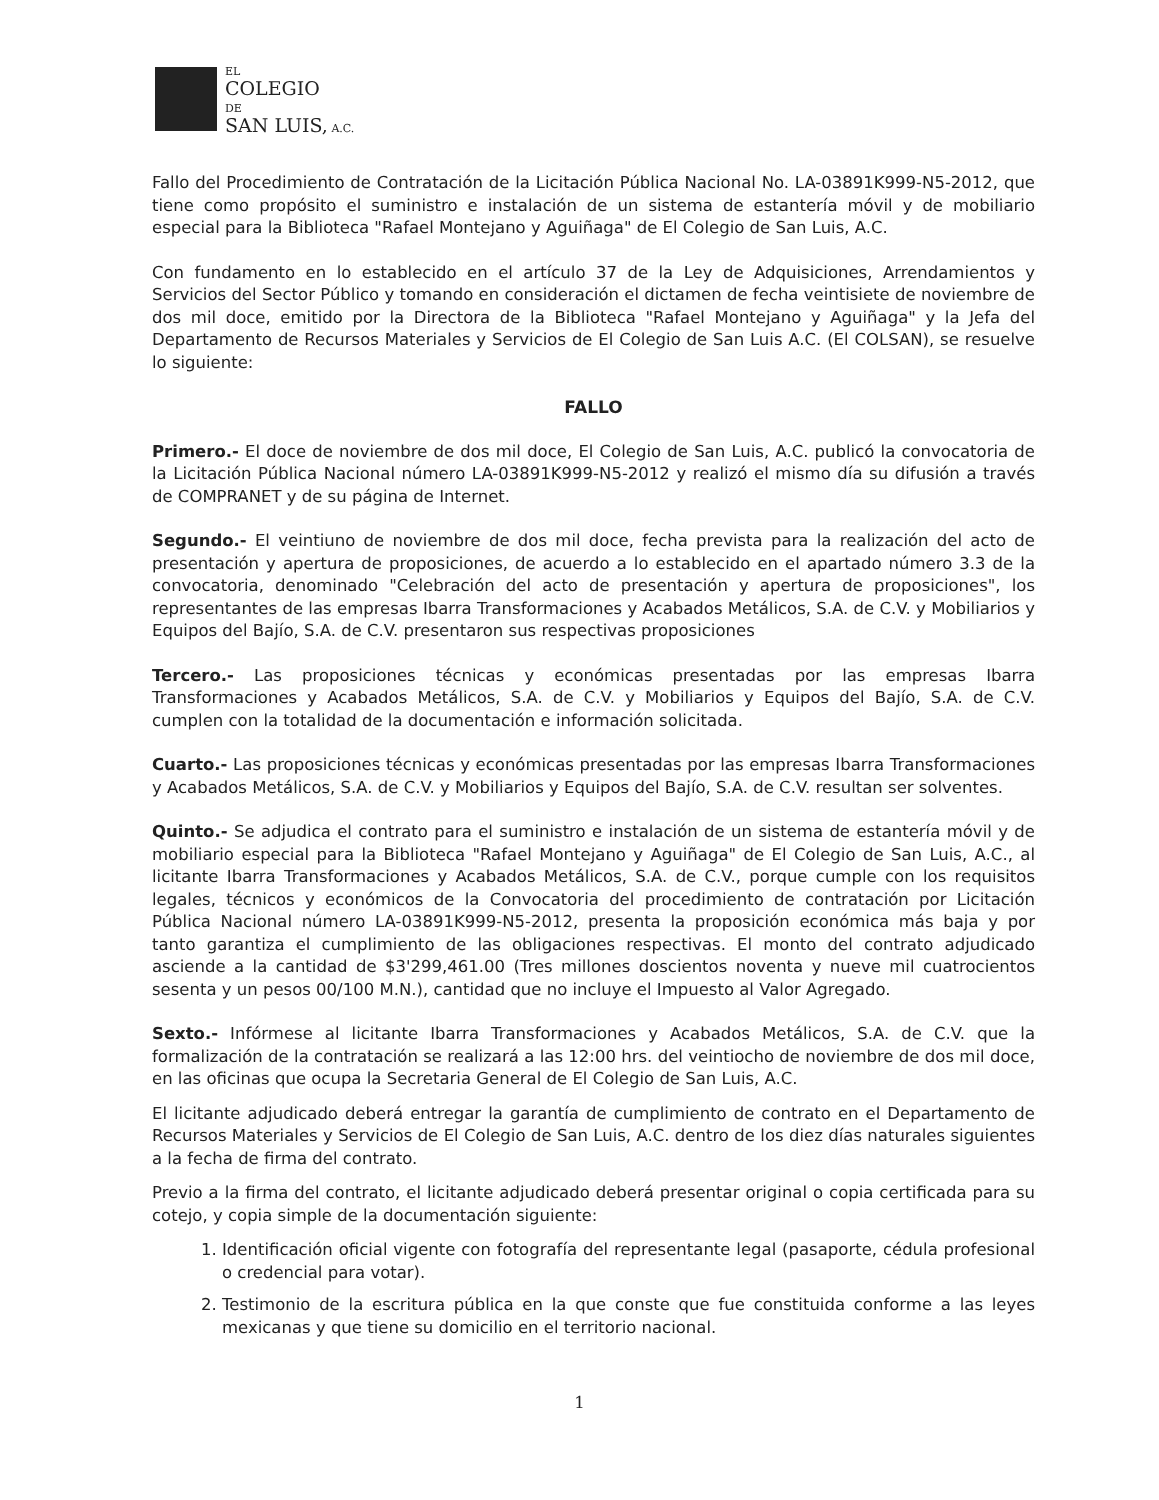EL
COLEGIO
DE
SAN LUIS, A.C.
Fallo del Procedimiento de Contratación de la Licitación Pública Nacional No. LA-03891K999-N5-2012, que tiene como propósito el suministro e instalación de un sistema de estantería móvil y de mobiliario especial para la Biblioteca "Rafael Montejano y Aguiñaga" de El Colegio de San Luis, A.C.
Con fundamento en lo establecido en el artículo 37 de la Ley de Adquisiciones, Arrendamientos y Servicios del Sector Público y tomando en consideración el dictamen de fecha veintisiete de noviembre de dos mil doce, emitido por la Directora de la Biblioteca "Rafael Montejano y Aguiñaga" y la Jefa del Departamento de Recursos Materiales y Servicios de El Colegio de San Luis A.C. (El COLSAN), se resuelve lo siguiente:
FALLO
Primero.- El doce de noviembre de dos mil doce, El Colegio de San Luis, A.C. publicó la convocatoria de la Licitación Pública Nacional número LA-03891K999-N5-2012 y realizó el mismo día su difusión a través de COMPRANET y de su página de Internet.
Segundo.- El veintiuno de noviembre de dos mil doce, fecha prevista para la realización del acto de presentación y apertura de proposiciones, de acuerdo a lo establecido en el apartado número 3.3 de la convocatoria, denominado "Celebración del acto de presentación y apertura de proposiciones", los representantes de las empresas Ibarra Transformaciones y Acabados Metálicos, S.A. de C.V. y Mobiliarios y Equipos del Bajío, S.A. de C.V. presentaron sus respectivas proposiciones
Tercero.- Las proposiciones técnicas y económicas presentadas por las empresas Ibarra Transformaciones y Acabados Metálicos, S.A. de C.V. y Mobiliarios y Equipos del Bajío, S.A. de C.V. cumplen con la totalidad de la documentación e información solicitada.
Cuarto.- Las proposiciones técnicas y económicas presentadas por las empresas Ibarra Transformaciones y Acabados Metálicos, S.A. de C.V. y Mobiliarios y Equipos del Bajío, S.A. de C.V. resultan ser solventes.
Quinto.- Se adjudica el contrato para el suministro e instalación de un sistema de estantería móvil y de mobiliario especial para la Biblioteca "Rafael Montejano y Aguiñaga" de El Colegio de San Luis, A.C., al licitante Ibarra Transformaciones y Acabados Metálicos, S.A. de C.V., porque cumple con los requisitos legales, técnicos y económicos de la Convocatoria del procedimiento de contratación por Licitación Pública Nacional número LA-03891K999-N5-2012, presenta la proposición económica más baja y por tanto garantiza el cumplimiento de las obligaciones respectivas. El monto del contrato adjudicado asciende a la cantidad de $3'299,461.00 (Tres millones doscientos noventa y nueve mil cuatrocientos sesenta y un pesos 00/100 M.N.), cantidad que no incluye el Impuesto al Valor Agregado.
Sexto.- Infórmese al licitante Ibarra Transformaciones y Acabados Metálicos, S.A. de C.V. que la formalización de la contratación se realizará a las 12:00 hrs. del veintiocho de noviembre de dos mil doce, en las oficinas que ocupa la Secretaria General de El Colegio de San Luis, A.C.
El licitante adjudicado deberá entregar la garantía de cumplimiento de contrato en el Departamento de Recursos Materiales y Servicios de El Colegio de San Luis, A.C. dentro de los diez días naturales siguientes a la fecha de firma del contrato.
Previo a la firma del contrato, el licitante adjudicado deberá presentar original o copia certificada para su cotejo, y copia simple de la documentación siguiente:
1. Identificación oficial vigente con fotografía del representante legal (pasaporte, cédula profesional o credencial para votar).
2. Testimonio de la escritura pública en la que conste que fue constituida conforme a las leyes mexicanas y que tiene su domicilio en el territorio nacional.
1